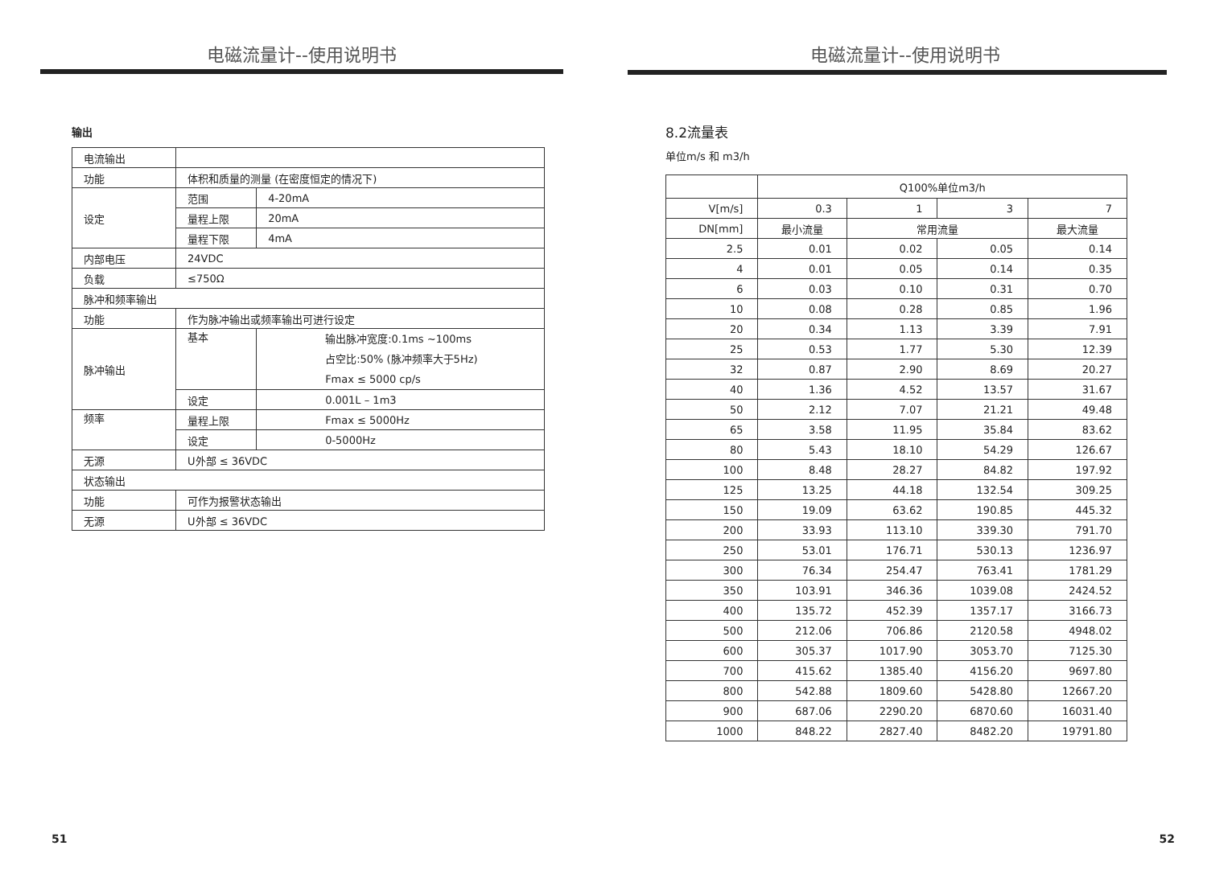电磁流量计--使用说明书
输出
| 电流输出 | | | |
| 功能 | 体积和质量的测量 (在密度恒定的情况下) | | |
| 设定 | 范围 | | 4-20mA |
| | 量程上限 | | 20mA |
| | 量程下限 | | 4mA |
| 内部电压 | 24VDC | | |
| 负载 | ≤750Ω | | |
| 脉冲和频率输出 | | | |
| 功能 | 作为脉冲输出或频率输出可进行设定 | | |
| 脉冲输出 | 基本 | 输出脉冲宽度:0.1ms ~100ms 占空比:50% (脉冲频率大于5Hz) Fmax ≤ 5000 cp/s | |
| | 设定 | 0.001L – 1m3 | |
| 频率 | 量程上限 | Fmax ≤ 5000Hz | |
| | 设定 | 0-5000Hz | |
| 无源 | U外部 ≤ 36VDC | | |
| 状态输出 | | | |
| 功能 | 可作为报警状态输出 | | |
| 无源 | U外部 ≤ 36VDC | | |
51
电磁流量计--使用说明书
8.2流量表
单位m/s 和 m3/h
| | Q100%单位m3/h | | | |
| --- | --- | --- | --- | --- |
| V[m/s] | 0.3 | 1 | 3 | 7 |
| DN[mm] | 最小流量 | 常用流量 | | 最大流量 |
| 2.5 | 0.01 | 0.02 | 0.05 | 0.14 |
| 4 | 0.01 | 0.05 | 0.14 | 0.35 |
| 6 | 0.03 | 0.10 | 0.31 | 0.70 |
| 10 | 0.08 | 0.28 | 0.85 | 1.96 |
| 20 | 0.34 | 1.13 | 3.39 | 7.91 |
| 25 | 0.53 | 1.77 | 5.30 | 12.39 |
| 32 | 0.87 | 2.90 | 8.69 | 20.27 |
| 40 | 1.36 | 4.52 | 13.57 | 31.67 |
| 50 | 2.12 | 7.07 | 21.21 | 49.48 |
| 65 | 3.58 | 11.95 | 35.84 | 83.62 |
| 80 | 5.43 | 18.10 | 54.29 | 126.67 |
| 100 | 8.48 | 28.27 | 84.82 | 197.92 |
| 125 | 13.25 | 44.18 | 132.54 | 309.25 |
| 150 | 19.09 | 63.62 | 190.85 | 445.32 |
| 200 | 33.93 | 113.10 | 339.30 | 791.70 |
| 250 | 53.01 | 176.71 | 530.13 | 1236.97 |
| 300 | 76.34 | 254.47 | 763.41 | 1781.29 |
| 350 | 103.91 | 346.36 | 1039.08 | 2424.52 |
| 400 | 135.72 | 452.39 | 1357.17 | 3166.73 |
| 500 | 212.06 | 706.86 | 2120.58 | 4948.02 |
| 600 | 305.37 | 1017.90 | 3053.70 | 7125.30 |
| 700 | 415.62 | 1385.40 | 4156.20 | 9697.80 |
| 800 | 542.88 | 1809.60 | 5428.80 | 12667.20 |
| 900 | 687.06 | 2290.20 | 6870.60 | 16031.40 |
| 1000 | 848.22 | 2827.40 | 8482.20 | 19791.80 |
52